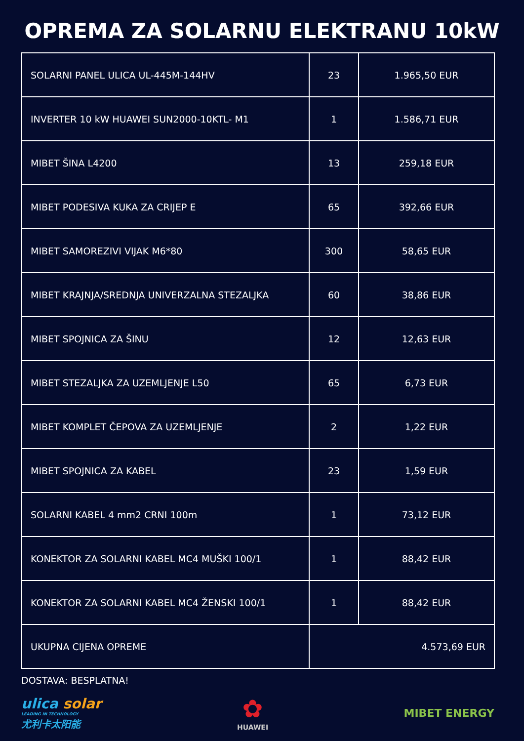OPREMA ZA SOLARNU ELEKTRANU 10kW
| SOLARNI PANEL ULICA UL-445M-144HV | 23 | 1.965,50 EUR |
| INVERTER 10 kW HUAWEI SUN2000-10KTL- M1 | 1 | 1.586,71 EUR |
| MIBET ŠINA L4200 | 13 | 259,18 EUR |
| MIBET PODESIVA KUKA ZA CRIJEP E | 65 | 392,66 EUR |
| MIBET SAMOREZIVI VIJAK M6*80 | 300 | 58,65 EUR |
| MIBET KRAJNJA/SREDNJA UNIVERZALNA STEZALJKA | 60 | 38,86 EUR |
| MIBET SPOJNICA ZA ŠINU | 12 | 12,63 EUR |
| MIBET STEZALJKA ZA UZEMLJENJE L50 | 65 | 6,73 EUR |
| MIBET KOMPLET ČEPOVA ZA UZEMLJENJE | 2 | 1,22 EUR |
| MIBET SPOJNICA ZA KABEL | 23 | 1,59 EUR |
| SOLARNI KABEL 4 mm2 CRNI 100m | 1 | 73,12 EUR |
| KONEKTOR ZA SOLARNI KABEL MC4 MUŠKI 100/1 | 1 | 88,42 EUR |
| KONEKTOR ZA SOLARNI KABEL MC4 ŽENSKI 100/1 | 1 | 88,42 EUR |
| UKUPNA CIJENA OPREME | 4.573,69 EUR | |
DOSTAVA: BESPLATNA!
ulica solar
LEADING IN TECHNOLOGY
尤利卡太阳能
✿
HUAWEI
MIBET ENERGY